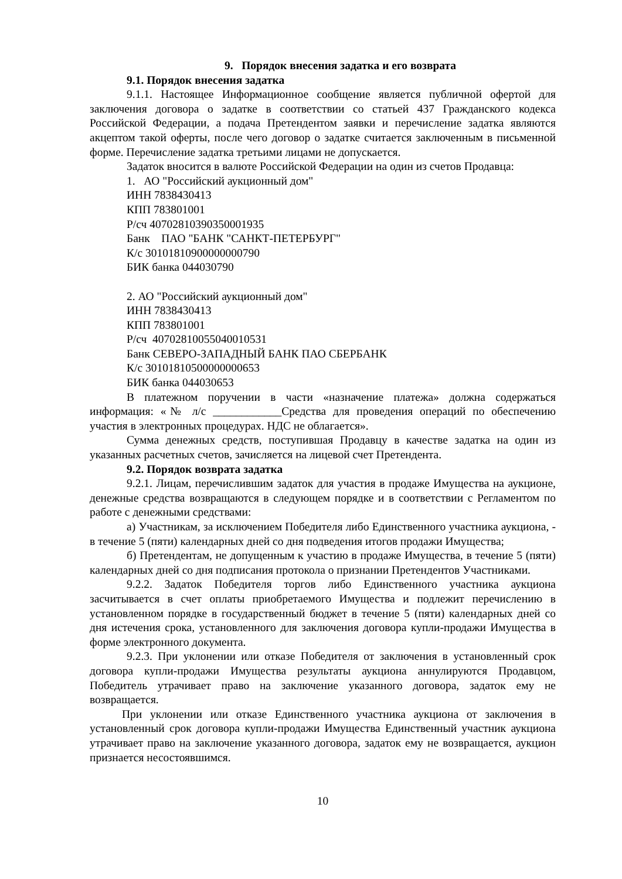9. Порядок внесения задатка и его возврата
9.1. Порядок внесения задатка
9.1.1. Настоящее Информационное сообщение является публичной офертой для заключения договора о задатке в соответствии со статьей 437 Гражданского кодекса Российской Федерации, а подача Претендентом заявки и перечисление задатка являются акцептом такой оферты, после чего договор о задатке считается заключенным в письменной форме. Перечисление задатка третьими лицами не допускается.
Задаток вносится в валюте Российской Федерации на один из счетов Продавца:
1. АО "Российский аукционный дом"
ИНН 7838430413
КПП 783801001
Р/сч 40702810390350001935
Банк ПАО "БАНК "САНКТ-ПЕТЕРБУРГ"
К/с 30101810900000000790
БИК банка 044030790
2. АО "Российский аукционный дом"
ИНН 7838430413
КПП 783801001
Р/сч 40702810055040010531
Банк СЕВЕРО-ЗАПАДНЫЙ БАНК ПАО СБЕРБАНК
К/с 30101810500000000653
БИК банка 044030653
В платежном поручении в части «назначение платежа» должна содержаться информация: «№ л/с ____________Средства для проведения операций по обеспечению участия в электронных процедурах. НДС не облагается».
Сумма денежных средств, поступившая Продавцу в качестве задатка на один из указанных расчетных счетов, зачисляется на лицевой счет Претендента.
9.2. Порядок возврата задатка
9.2.1. Лицам, перечислившим задаток для участия в продаже Имущества на аукционе, денежные средства возвращаются в следующем порядке и в соответствии с Регламентом по работе с денежными средствами:
а) Участникам, за исключением Победителя либо Единственного участника аукциона, - в течение 5 (пяти) календарных дней со дня подведения итогов продажи Имущества;
б) Претендентам, не допущенным к участию в продаже Имущества, в течение 5 (пяти) календарных дней со дня подписания протокола о признании Претендентов Участниками.
9.2.2. Задаток Победителя торгов либо Единственного участника аукциона засчитывается в счет оплаты приобретаемого Имущества и подлежит перечислению в установленном порядке в государственный бюджет в течение 5 (пяти) календарных дней со дня истечения срока, установленного для заключения договора купли-продажи Имущества в форме электронного документа.
9.2.3. При уклонении или отказе Победителя от заключения в установленный срок договора купли-продажи Имущества результаты аукциона аннулируются Продавцом, Победитель утрачивает право на заключение указанного договора, задаток ему не возвращается.
При уклонении или отказе Единственного участника аукциона от заключения в установленный срок договора купли-продажи Имущества Единственный участник аукциона утрачивает право на заключение указанного договора, задаток ему не возвращается, аукцион признается несостоявшимся.
10